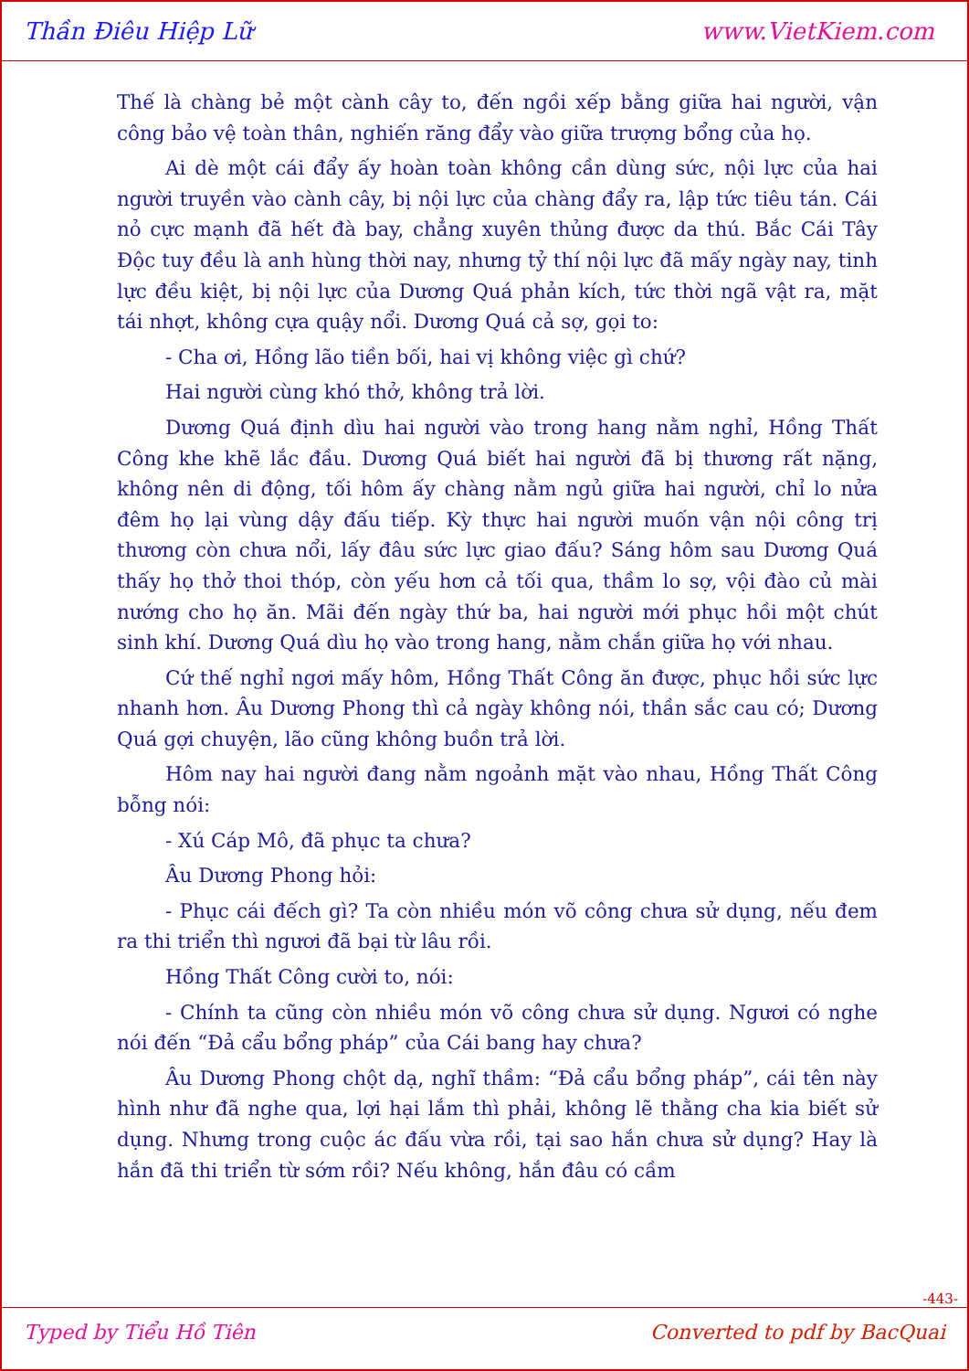Thần Điêu Hiệp Lữ www.VietKiem.com
Thế là chàng bẻ một cành cây to, đến ngồi xếp bằng giữa hai người, vận công bảo vệ toàn thân, nghiến răng đẩy vào giữa trượng bổng của họ.
Ai dè một cái đẩy ấy hoàn toàn không cần dùng sức, nội lực của hai người truyền vào cành cây, bị nội lực của chàng đẩy ra, lập tức tiêu tán. Cái nỏ cực mạnh đã hết đà bay, chẳng xuyên thủng được da thú. Bắc Cái Tây Độc tuy đều là anh hùng thời nay, nhưng tỷ thí nội lực đã mấy ngày nay, tinh lực đều kiệt, bị nội lực của Dương Quá phản kích, tức thời ngã vật ra, mặt tái nhợt, không cựa quậy nổi. Dương Quá cả sợ, gọi to:
- Cha ơi, Hồng lão tiền bối, hai vị không việc gì chứ?
Hai người cùng khó thở, không trả lời.
Dương Quá định dìu hai người vào trong hang nằm nghỉ, Hồng Thất Công khe khẽ lắc đầu. Dương Quá biết hai người đã bị thương rất nặng, không nên di động, tối hôm ấy chàng nằm ngủ giữa hai người, chỉ lo nửa đêm họ lại vùng dậy đấu tiếp. Kỳ thực hai người muốn vận nội công trị thương còn chưa nổi, lấy đâu sức lực giao đấu? Sáng hôm sau Dương Quá thấy họ thở thoi thóp, còn yếu hơn cả tối qua, thầm lo sợ, vội đào củ mài nướng cho họ ăn. Mãi đến ngày thứ ba, hai người mới phục hồi một chút sinh khí. Dương Quá dìu họ vào trong hang, nằm chắn giữa họ với nhau.
Cứ thế nghỉ ngơi mấy hôm, Hồng Thất Công ăn được, phục hồi sức lực nhanh hơn. Âu Dương Phong thì cả ngày không nói, thần sắc cau có; Dương Quá gợi chuyện, lão cũng không buồn trả lời.
Hôm nay hai người đang nằm ngoảnh mặt vào nhau, Hồng Thất Công bỗng nói:
- Xú Cáp Mô, đã phục ta chưa?
Âu Dương Phong hỏi:
- Phục cái đếch gì? Ta còn nhiều món võ công chưa sử dụng, nếu đem ra thi triển thì ngươi đã bại từ lâu rồi.
Hồng Thất Công cười to, nói:
- Chính ta cũng còn nhiều món võ công chưa sử dụng. Ngươi có nghe nói đến “Đả cẩu bổng pháp” của Cái bang hay chưa?
Âu Dương Phong chột dạ, nghĩ thầm: “Đả cẩu bổng pháp”, cái tên này hình như đã nghe qua, lợi hại lắm thì phải, không lẽ thằng cha kia biết sử dụng. Nhưng trong cuộc ác đấu vừa rồi, tại sao hắn chưa sử dụng? Hay là hắn đã thi triển từ sớm rồi? Nếu không, hắn đâu có cầm
-443-
Typed by Tiểu Hồ Tiên Converted to pdf by BacQuai